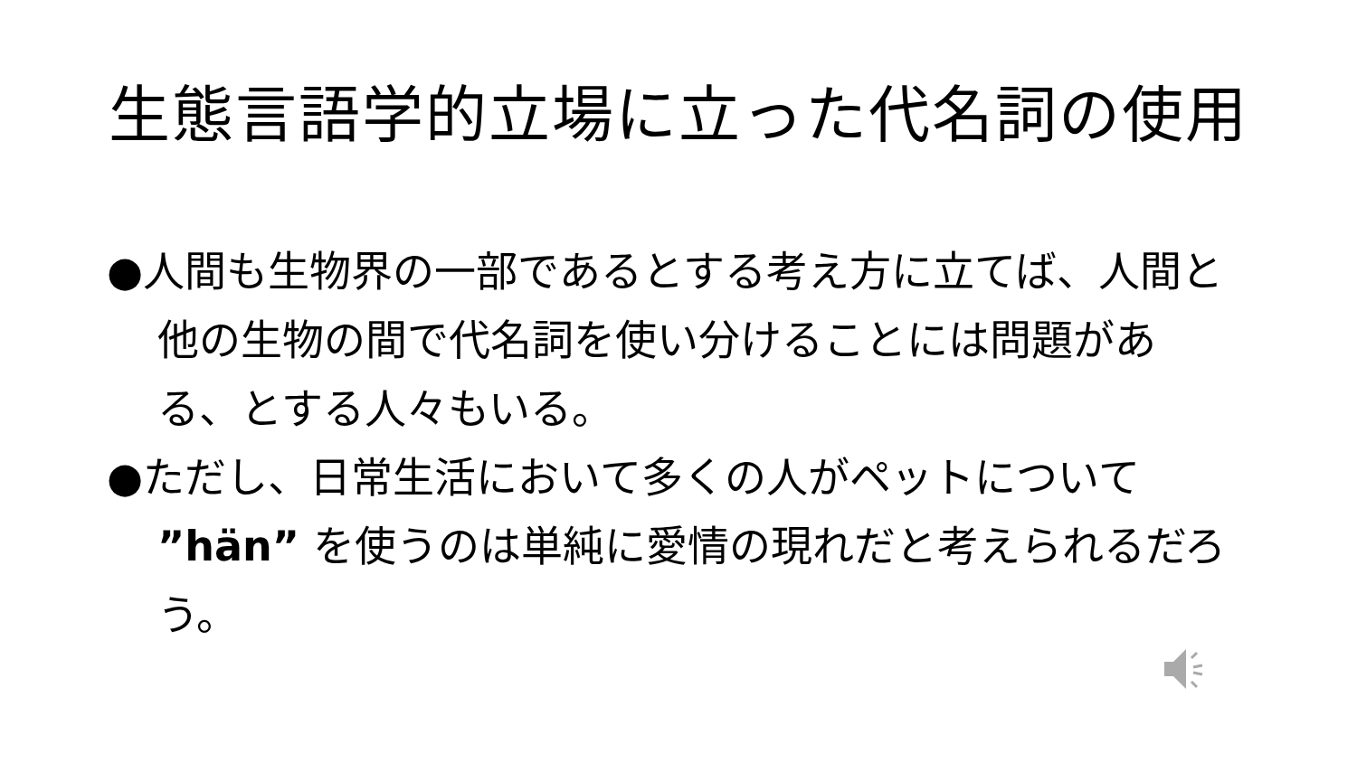生態言語学的立場に立った代名詞の使用
●人間も生物界の一部であるとする考え方に立てば、人間と他の生物の間で代名詞を使い分けることには問題がある、とする人々もいる。
●ただし、日常生活において多くの人がペットについて ”hän” を使うのは単純に愛情の現れだと考えられるだろう。